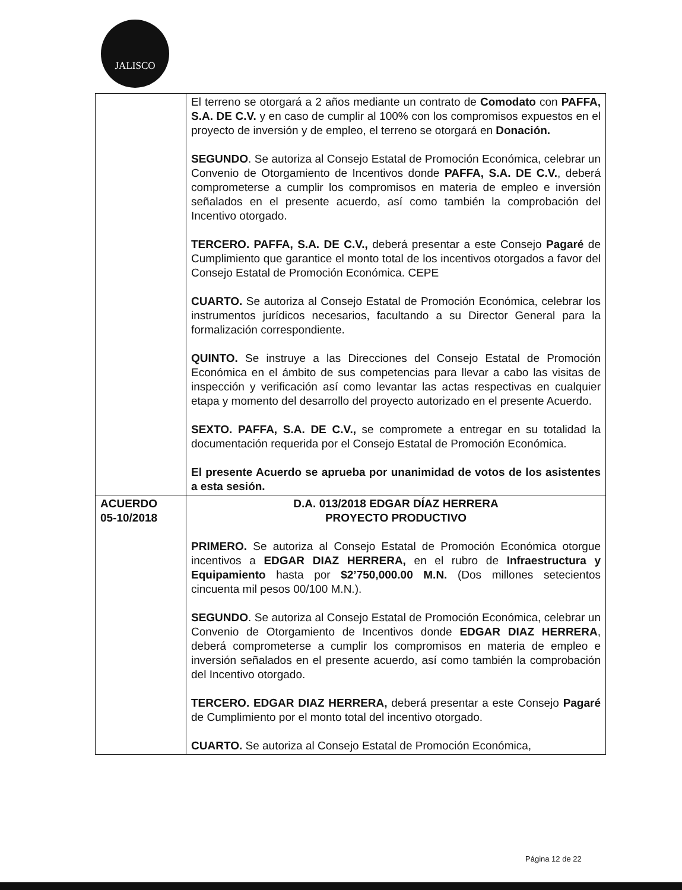JALISCO
| | El terreno se otorgará a 2 años mediante un contrato de Comodato con PAFFA, S.A. DE C.V. y en caso de cumplir al 100% con los compromisos expuestos en el proyecto de inversión y de empleo, el terreno se otorgará en Donación. SEGUNDO . Se autoriza al Consejo Estatal de Promoción Económica, celebrar un Convenio de Otorgamiento de Incentivos donde PAFFA, S.A. DE C.V. , deberá comprometerse a cumplir los compromisos en materia de empleo e inversión señalados en el presente acuerdo, así como también la comprobación del Incentivo otorgado. TERCERO. PAFFA, S.A. DE C.V., deberá presentar a este Consejo Pagaré de Cumplimiento que garantice el monto total de los incentivos otorgados a favor del Consejo Estatal de Promoción Económica. CEPE CUARTO. Se autoriza al Consejo Estatal de Promoción Económica, celebrar los instrumentos jurídicos necesarios, facultando a su Director General para la formalización correspondiente. QUINTO. Se instruye a las Direcciones del Consejo Estatal de Promoción Económica en el ámbito de sus competencias para llevar a cabo las visitas de inspección y verificación así como levantar las actas respectivas en cualquier etapa y momento del desarrollo del proyecto autorizado en el presente Acuerdo. SEXTO. PAFFA, S.A. DE C.V., se compromete a entregar en su totalidad la documentación requerida por el Consejo Estatal de Promoción Económica. El presente Acuerdo se aprueba por unanimidad de votos de los asistentes a esta sesión. |
| ACUERDO 05-10/2018 | D.A. 013/2018 EDGAR DÍAZ HERRERA PROYECTO PRODUCTIVO PRIMERO. Se autoriza al Consejo Estatal de Promoción Económica otorgue incentivos a EDGAR DIAZ HERRERA, en el rubro de Infraestructura y Equipamiento hasta por $2’750,000.00 M.N. (Dos millones setecientos cincuenta mil pesos 00/100 M.N.). SEGUNDO . Se autoriza al Consejo Estatal de Promoción Económica, celebrar un Convenio de Otorgamiento de Incentivos donde EDGAR DIAZ HERRERA , deberá comprometerse a cumplir los compromisos en materia de empleo e inversión señalados en el presente acuerdo, así como también la comprobación del Incentivo otorgado. TERCERO. EDGAR DIAZ HERRERA, deberá presentar a este Consejo Pagaré de Cumplimiento por el monto total del incentivo otorgado. CUARTO. Se autoriza al Consejo Estatal de Promoción Económica, |
Página 12 de 22